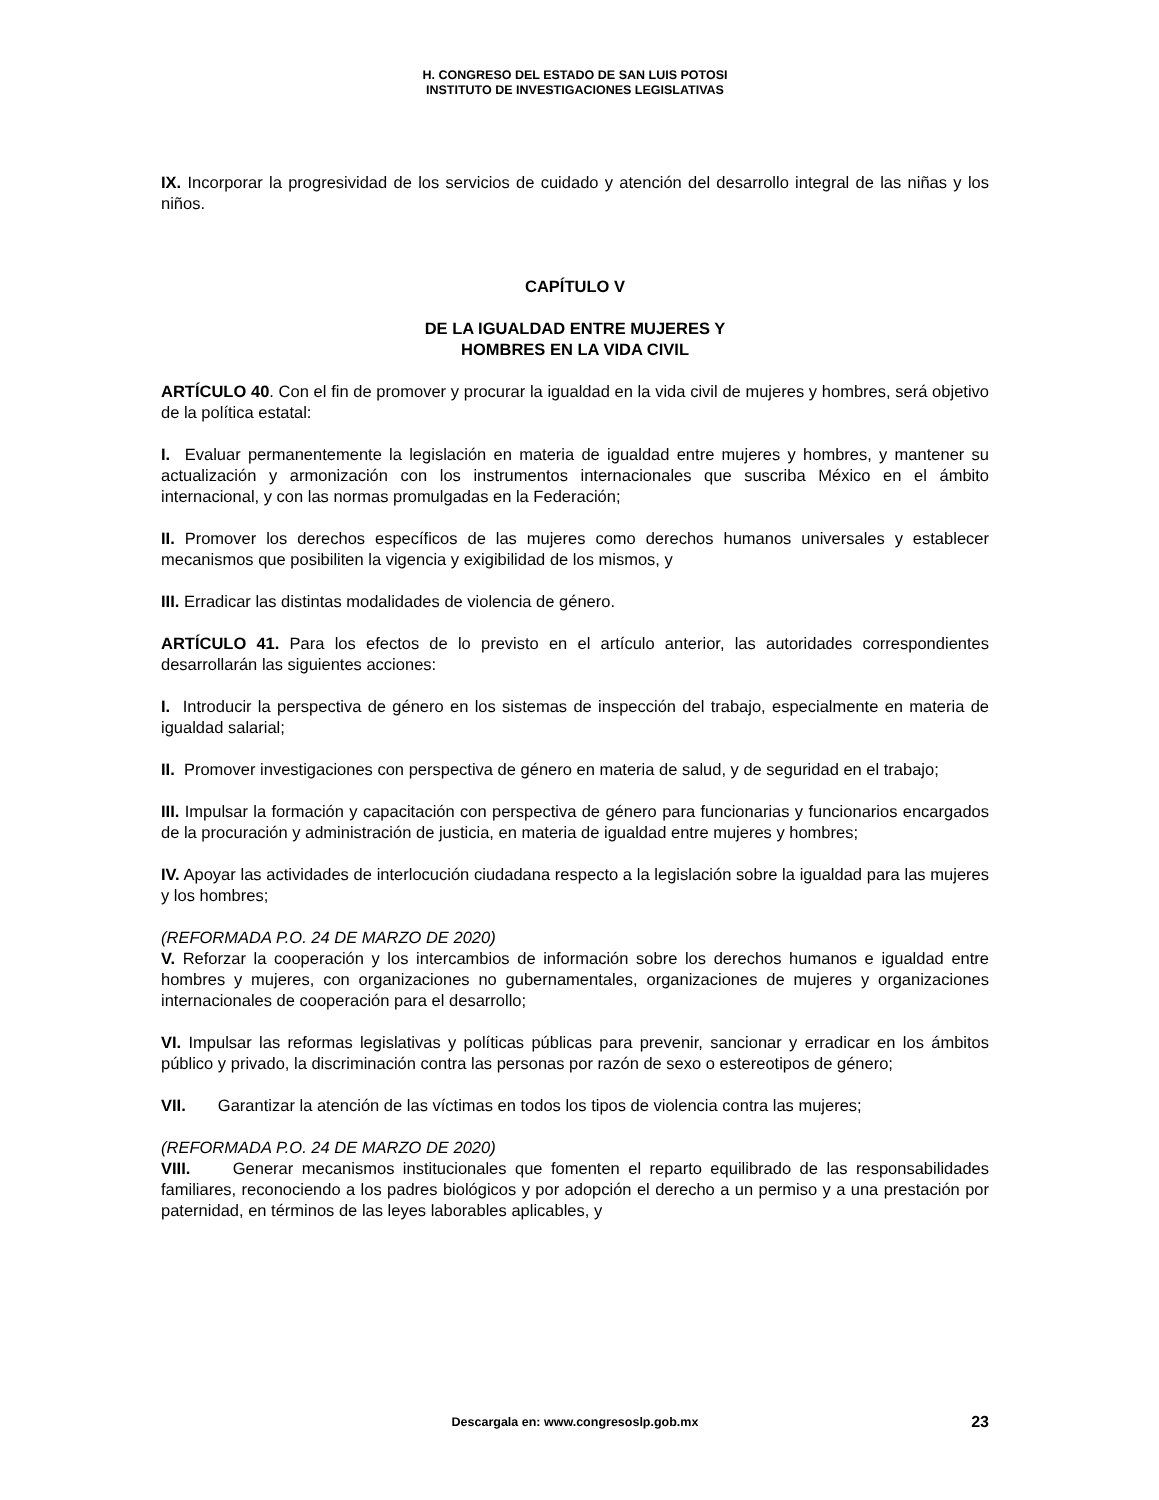H. CONGRESO DEL ESTADO DE SAN LUIS POTOSI
INSTITUTO DE INVESTIGACIONES LEGISLATIVAS
IX. Incorporar la progresividad de los servicios de cuidado y atención del desarrollo integral de las niñas y los niños.
CAPÍTULO V
DE LA IGUALDAD ENTRE MUJERES Y
HOMBRES EN LA VIDA CIVIL
ARTÍCULO 40. Con el fin de promover y procurar la igualdad en la vida civil de mujeres y hombres, será objetivo de la política estatal:
I. Evaluar permanentemente la legislación en materia de igualdad entre mujeres y hombres, y mantener su actualización y armonización con los instrumentos internacionales que suscriba México en el ámbito internacional, y con las normas promulgadas en la Federación;
II. Promover los derechos específicos de las mujeres como derechos humanos universales y establecer mecanismos que posibiliten la vigencia y exigibilidad de los mismos, y
III. Erradicar las distintas modalidades de violencia de género.
ARTÍCULO 41. Para los efectos de lo previsto en el artículo anterior, las autoridades correspondientes desarrollarán las siguientes acciones:
I. Introducir la perspectiva de género en los sistemas de inspección del trabajo, especialmente en materia de igualdad salarial;
II. Promover investigaciones con perspectiva de género en materia de salud, y de seguridad en el trabajo;
III. Impulsar la formación y capacitación con perspectiva de género para funcionarias y funcionarios encargados de la procuración y administración de justicia, en materia de igualdad entre mujeres y hombres;
IV. Apoyar las actividades de interlocución ciudadana respecto a la legislación sobre la igualdad para las mujeres y los hombres;
(REFORMADA P.O. 24 DE MARZO DE 2020)
V. Reforzar la cooperación y los intercambios de información sobre los derechos humanos e igualdad entre hombres y mujeres, con organizaciones no gubernamentales, organizaciones de mujeres y organizaciones internacionales de cooperación para el desarrollo;
VI. Impulsar las reformas legislativas y políticas públicas para prevenir, sancionar y erradicar en los ámbitos público y privado, la discriminación contra las personas por razón de sexo o estereotipos de género;
VII. Garantizar la atención de las víctimas en todos los tipos de violencia contra las mujeres;
(REFORMADA P.O. 24 DE MARZO DE 2020)
VIII. Generar mecanismos institucionales que fomenten el reparto equilibrado de las responsabilidades familiares, reconociendo a los padres biológicos y por adopción el derecho a un permiso y a una prestación por paternidad, en términos de las leyes laborables aplicables, y
Descargala en: www.congresoslp.gob.mx
23